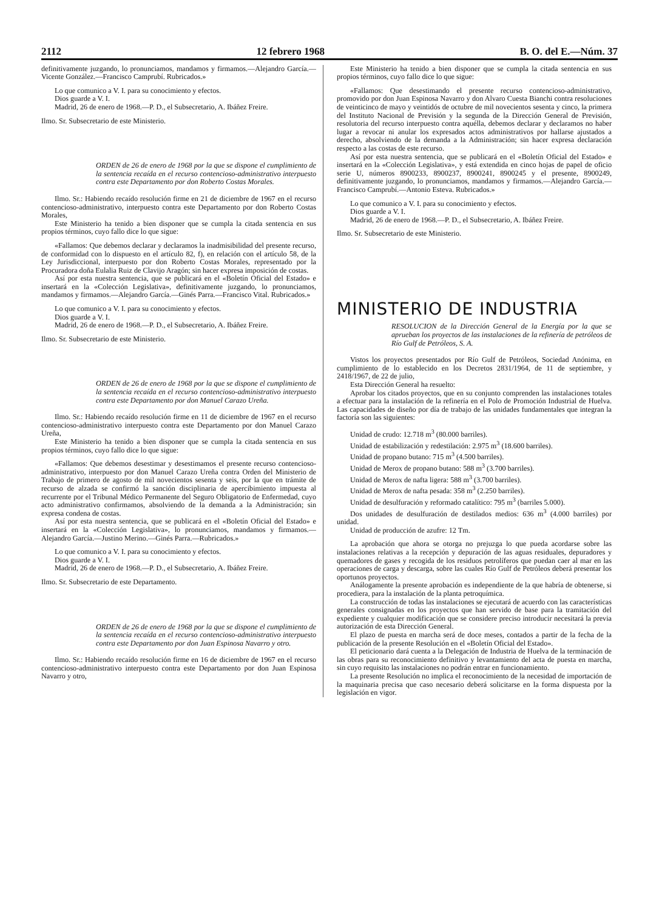2112 12 febrero 1968 B. O. del E.—Núm. 37
definitivamente juzgando, lo pronunciamos, mandamos y firmamos.—Alejandro García.—Vicente González.—Francisco Camprubí. Rubricados.»
Lo que comunico a V. I. para su conocimiento y efectos.
Dios guarde a V. I.
Madrid, 26 de enero de 1968.—P. D., el Subsecretario, A. Ibáñez Freire.
Ilmo. Sr. Subsecretario de este Ministerio.
ORDEN de 26 de enero de 1968 por la que se dispone el cumplimiento de la sentencia recaída en el recurso contencioso-administrativo interpuesto contra este Departamento por don Roberto Costas Morales.
Ilmo. Sr.: Habiendo recaído resolución firme en 21 de diciembre de 1967 en el recurso contencioso-administrativo, interpuesto contra este Departamento por don Roberto Costas Morales,
Este Ministerio ha tenido a bien disponer que se cumpla la citada sentencia en sus propios términos, cuyo fallo dice lo que sigue:
«Fallamos: Que debemos declarar y declaramos la inadmisibilidad del presente recurso, de conformidad con lo dispuesto en el artículo 82, f), en relación con el artículo 58, de la Ley Jurisdiccional, interpuesto por don Roberto Costas Morales, representado por la Procuradora doña Eulalia Ruiz de Clavijo Aragón; sin hacer expresa imposición de costas.
Así por esta nuestra sentencia, que se publicará en el «Boletín Oficial del Estado» e insertará en la «Colección Legislativa», definitivamente juzgando, lo pronunciamos, mandamos y firmamos.—Alejandro García.—Ginés Parra.—Francisco Vital. Rubricados.»
Lo que comunico a V. I. para su conocimiento y efectos.
Dios guarde a V. I.
Madrid, 26 de enero de 1968.—P. D., el Subsecretario, A. Ibáñez Freire.
Ilmo. Sr. Subsecretario de este Ministerio.
ORDEN de 26 de enero de 1968 por la que se dispone el cumplimiento de la sentencia recaída en el recurso contencioso-administrativo interpuesto contra este Departamento por don Manuel Carazo Ureña.
Ilmo. Sr.: Habiendo recaído resolución firme en 11 de diciembre de 1967 en el recurso contencioso-administrativo interpuesto contra este Departamento por don Manuel Carazo Ureña,
Este Ministerio ha tenido a bien disponer que se cumpla la citada sentencia en sus propios términos, cuyo fallo dice lo que sigue:
«Fallamos: Que debemos desestimar y desestimamos el presente recurso contencioso-administrativo, interpuesto por don Manuel Carazo Ureña contra Orden del Ministerio de Trabajo de primero de agosto de mil novecientos sesenta y seis, por la que en trámite de recurso de alzada se confirmó la sanción disciplinaria de apercibimiento impuesta al recurrente por el Tribunal Médico Permanente del Seguro Obligatorio de Enfermedad, cuyo acto administrativo confirmamos, absolviendo de la demanda a la Administración; sin expresa condena de costas.
Así por esta nuestra sentencia, que se publicará en el «Boletín Oficial del Estado» e insertará en la «Colección Legislativa», lo pronunciamos, mandamos y firmamos.—Alejandro García.—Justino Merino.—Ginés Parra.—Rubricados.»
Lo que comunico a V. I. para su conocimiento y efectos.
Dios guarde a V. I.
Madrid, 26 de enero de 1968.—P. D., el Subsecretario, A. Ibáñez Freire.
Ilmo. Sr. Subsecretario de este Departamento.
ORDEN de 26 de enero de 1968 por la que se dispone el cumplimiento de la sentencia recaída en el recurso contencioso-administrativo interpuesto contra este Departamento por don Juan Espinosa Navarro y otro.
Ilmo. Sr.: Habiendo recaído resolución firme en 16 de diciembre de 1967 en el recurso contencioso-administrativo interpuesto contra este Departamento por don Juan Espinosa Navarro y otro,
Este Ministerio ha tenido a bien disponer que se cumpla la citada sentencia en sus propios términos, cuyo fallo dice lo que sigue:
«Fallamos: Que desestimando el presente recurso contencioso-administrativo, promovido por don Juan Espinosa Navarro y don Alvaro Cuesta Bianchi contra resoluciones de veinticinco de mayo y veintidós de octubre de mil novecientos sesenta y cinco, la primera del Instituto Nacional de Previsión y la segunda de la Dirección General de Previsión, resolutoria del recurso interpuesto contra aquélla, debemos declarar y declaramos no haber lugar a revocar ni anular los expresados actos administrativos por hallarse ajustados a derecho, absolviendo de la demanda a la Administración; sin hacer expresa declaración respecto a las costas de este recurso.
Así por esta nuestra sentencia, que se publicará en el «Boletín Oficial del Estado» e insertará en la «Colección Legislativa», y está extendida en cinco hojas de papel de oficio serie U, números 8900233, 8900237, 8900241, 8900245 y el presente, 8900249, definitivamente juzgando, lo pronunciamos, mandamos y firmamos.—Alejandro García.—Francisco Camprubí.—Antonio Esteva. Rubricados.»
Lo que comunico a V. I. para su conocimiento y efectos.
Dios guarde a V. I.
Madrid, 26 de enero de 1968.—P. D., el Subsecretario, A. Ibáñez Freire.
Ilmo. Sr. Subsecretario de este Ministerio.
MINISTERIO DE INDUSTRIA
RESOLUCION de la Dirección General de la Energía por la que se aprueban los proyectos de las instalaciones de la refinería de petróleos de Río Gulf de Petróleos, S. A.
Vistos los proyectos presentados por Río Gulf de Petróleos, Sociedad Anónima, en cumplimiento de lo establecido en los Decretos 2831/1964, de 11 de septiembre, y 2418/1967, de 22 de julio,
Esta Dirección General ha resuelto:
Aprobar los citados proyectos, que en su conjunto comprenden las instalaciones totales a efectuar para la instalación de la refinería en el Polo de Promoción Industrial de Huelva. Las capacidades de diseño por día de trabajo de las unidades fundamentales que integran la factoría son las siguientes:
Unidad de crudo: 12.718 m<sup>3</sup> (80.000 barriles).
Unidad de estabilización y redestilación: 2.975 m<sup>3</sup> (18.600 barriles).
Unidad de propano butano: 715 m<sup>3</sup> (4.500 barriles).
Unidad de Merox de propano butano: 588 m<sup>3</sup> (3.700 barriles).
Unidad de Merox de nafta ligera: 588 m<sup>3</sup> (3.700 barriles).
Unidad de Merox de nafta pesada: 358 m<sup>3</sup> (2.250 barriles).
Unidad de desulfuración y reformado catalítico: 795 m<sup>3</sup> (barriles 5.000).
Dos unidades de desulfuración de destilados medios: 636 m<sup>3</sup> (4.000 barriles) por unidad.
Unidad de producción de azufre: 12 Tm.
La aprobación que ahora se otorga no prejuzga lo que pueda acordarse sobre las instalaciones relativas a la recepción y depuración de las aguas residuales, depuradores y quemadores de gases y recogida de los residuos petrolíferos que puedan caer al mar en las operaciones de carga y descarga, sobre las cuales Río Gulf de Petróleos deberá presentar los oportunos proyectos.
Análogamente la presente aprobación es independiente de la que habría de obtenerse, si procediera, para la instalación de la planta petroquímica.
La construcción de todas las instalaciones se ejecutará de acuerdo con las características generales consignadas en los proyectos que han servido de base para la tramitación del expediente y cualquier modificación que se considere preciso introducir necesitará la previa autorización de esta Dirección General.
El plazo de puesta en marcha será de doce meses, contados a partir de la fecha de la publicación de la presente Resolución en el «Boletín Oficial del Estado».
El peticionario dará cuenta a la Delegación de Industria de Huelva de la terminación de las obras para su reconocimiento definitivo y levantamiento del acta de puesta en marcha, sin cuyo requisito las instalaciones no podrán entrar en funcionamiento.
La presente Resolución no implica el reconocimiento de la necesidad de importación de la maquinaria precisa que caso necesario deberá solicitarse en la forma dispuesta por la legislación en vigor.